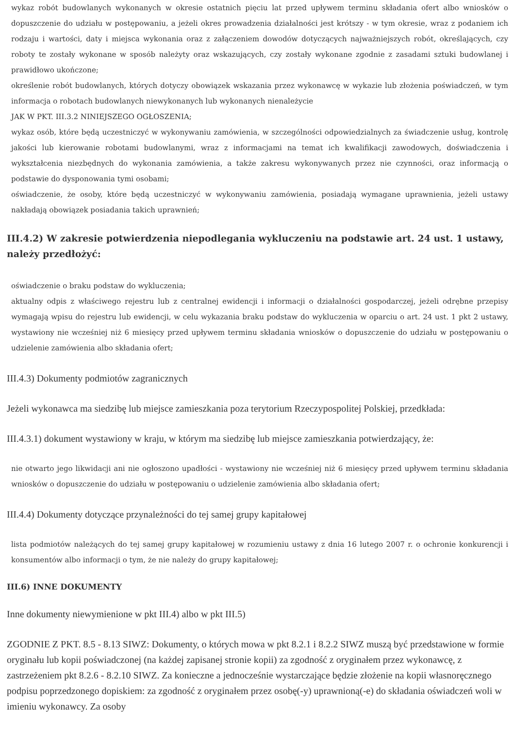wykaz robót budowlanych wykonanych w okresie ostatnich pięciu lat przed upływem terminu składania ofert albo wniosków o dopuszczenie do udziału w postępowaniu, a jeżeli okres prowadzenia działalności jest krótszy - w tym okresie, wraz z podaniem ich rodzaju i wartości, daty i miejsca wykonania oraz z załączeniem dowodów dotyczących najważniejszych robót, określających, czy roboty te zostały wykonane w sposób należyty oraz wskazujących, czy zostały wykonane zgodnie z zasadami sztuki budowlanej i prawidłowo ukończone;
określenie robót budowlanych, których dotyczy obowiązek wskazania przez wykonawcę w wykazie lub złożenia poświadczeń, w tym informacja o robotach budowlanych niewykonanych lub wykonanych nienależycie
JAK W PKT. III.3.2 NINIEJSZEGO OGŁOSZENIA;
wykaz osób, które będą uczestniczyć w wykonywaniu zamówienia, w szczególności odpowiedzialnych za świadczenie usług, kontrolę jakości lub kierowanie robotami budowlanymi, wraz z informacjami na temat ich kwalifikacji zawodowych, doświadczenia i wykształcenia niezbędnych do wykonania zamówienia, a także zakresu wykonywanych przez nie czynności, oraz informacją o podstawie do dysponowania tymi osobami;
oświadczenie, że osoby, które będą uczestniczyć w wykonywaniu zamówienia, posiadają wymagane uprawnienia, jeżeli ustawy nakładają obowiązek posiadania takich uprawnień;
III.4.2) W zakresie potwierdzenia niepodlegania wykluczeniu na podstawie art. 24 ust. 1 ustawy, należy przedłożyć:
oświadczenie o braku podstaw do wykluczenia;
aktualny odpis z właściwego rejestru lub z centralnej ewidencji i informacji o działalności gospodarczej, jeżeli odrębne przepisy wymagają wpisu do rejestru lub ewidencji, w celu wykazania braku podstaw do wykluczenia w oparciu o art. 24 ust. 1 pkt 2 ustawy, wystawiony nie wcześniej niż 6 miesięcy przed upływem terminu składania wniosków o dopuszczenie do udziału w postępowaniu o udzielenie zamówienia albo składania ofert;
III.4.3) Dokumenty podmiotów zagranicznych
Jeżeli wykonawca ma siedzibę lub miejsce zamieszkania poza terytorium Rzeczypospolitej Polskiej, przedkłada:
III.4.3.1) dokument wystawiony w kraju, w którym ma siedzibę lub miejsce zamieszkania potwierdzający, że:
nie otwarto jego likwidacji ani nie ogłoszono upadłości - wystawiony nie wcześniej niż 6 miesięcy przed upływem terminu składania wniosków o dopuszczenie do udziału w postępowaniu o udzielenie zamówienia albo składania ofert;
III.4.4) Dokumenty dotyczące przynależności do tej samej grupy kapitałowej
lista podmiotów należących do tej samej grupy kapitałowej w rozumieniu ustawy z dnia 16 lutego 2007 r. o ochronie konkurencji i konsumentów albo informacji o tym, że nie należy do grupy kapitałowej;
III.6) INNE DOKUMENTY
Inne dokumenty niewymienione w pkt III.4) albo w pkt III.5)
ZGODNIE Z PKT. 8.5 - 8.13 SIWZ: Dokumenty, o których mowa w pkt 8.2.1 i 8.2.2 SIWZ muszą być przedstawione w formie oryginału lub kopii poświadczonej (na każdej zapisanej stronie kopii) za zgodność z oryginałem przez wykonawcę, z zastrzeżeniem pkt 8.2.6 - 8.2.10 SIWZ. Za konieczne a jednocześnie wystarczające będzie złożenie na kopii własnoręcznego podpisu poprzedzonego dopiskiem: za zgodność z oryginałem przez osobę(-y) uprawnioną(-e) do składania oświadczeń woli w imieniu wykonawcy. Za osoby